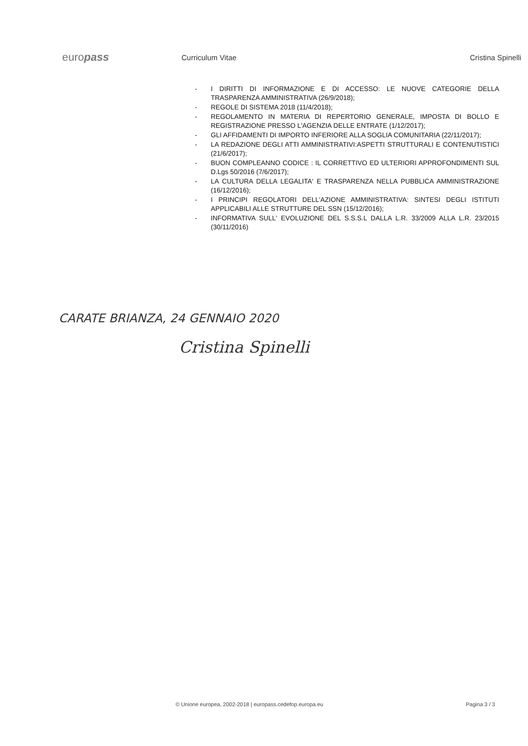europass
Curriculum Vitae Cristina Spinelli
- I DIRITTI DI INFORMAZIONE E DI ACCESSO: LE NUOVE CATEGORIE DELLA TRASPARENZA AMMINISTRATIVA (26/9/2018);
- REGOLE DI SISTEMA 2018 (11/4/2018);
- REGOLAMENTO IN MATERIA DI REPERTORIO GENERALE, IMPOSTA DI BOLLO E REGISTRAZIONE PRESSO L'AGENZIA DELLE ENTRATE (1/12/2017);
- GLI AFFIDAMENTI DI IMPORTO INFERIORE ALLA SOGLIA COMUNITARIA (22/11/2017);
- LA REDAZIONE DEGLI ATTI AMMINISTRATIVI:ASPETTI STRUTTURALI E CONTENUTISTICI (21/6/2017);
- BUON COMPLEANNO CODICE : IL CORRETTIVO ED ULTERIORI APPROFONDIMENTI SUL D.Lgs 50/2016 (7/6/2017);
- LA CULTURA DELLA LEGALITA' E TRASPARENZA NELLA PUBBLICA AMMINISTRAZIONE (16/12/2016);
- I PRINCIPI REGOLATORI DELL'AZIONE AMMINISTRATIVA: SINTESI DEGLI ISTITUTI APPLICABILI ALLE STRUTTURE DEL SSN (15/12/2016);
- INFORMATIVA SULL' EVOLUZIONE DEL S.S.S.L DALLA L.R. 33/2009 ALLA L.R. 23/2015 (30/11/2016)
CARATE BRIANZA, 24 GENNAIO 2020
Cristina Spinelli
© Unione europea, 2002-2018 | europass.cedefop.europa.eu Pagina 3 / 3